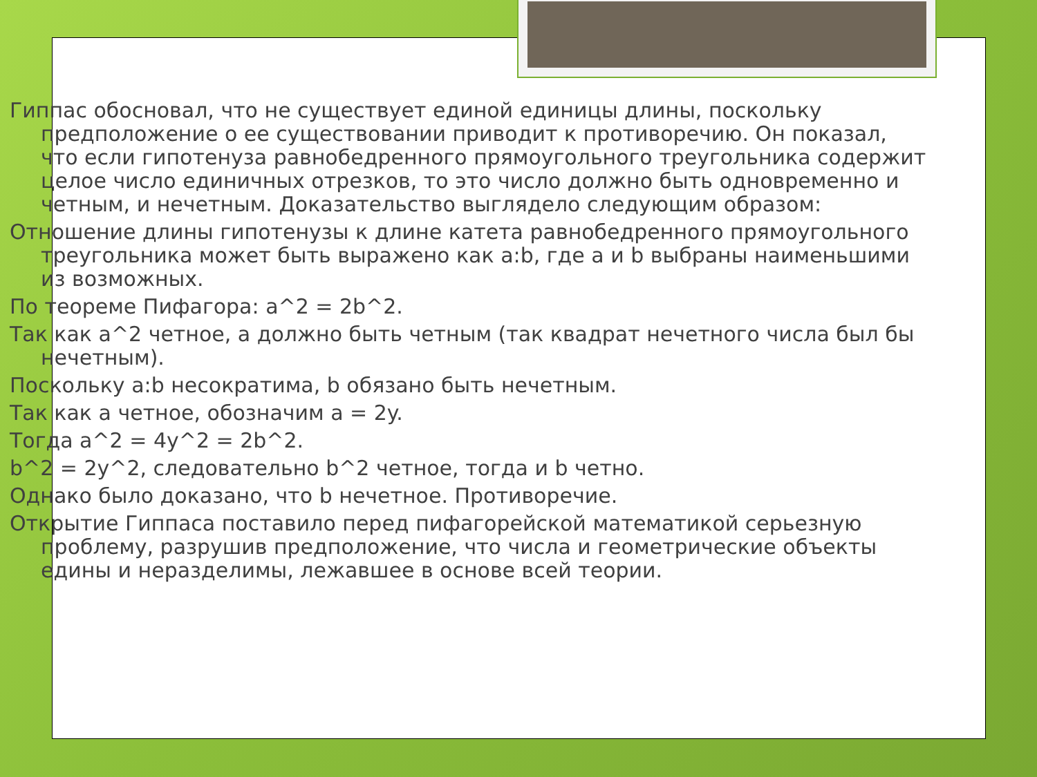Гиппас обосновал, что не существует единой единицы длины, поскольку предположение о ее существовании приводит к противоречию. Он показал, что если гипотенуза равнобедренного прямоугольного треугольника содержит целое число единичных отрезков, то это число должно быть одновременно и четным, и нечетным. Доказательство выглядело следующим образом:
Отношение длины гипотенузы к длине катета равнобедренного прямоугольного треугольника может быть выражено как a:b, где a и b выбраны наименьшими из возможных.
По теореме Пифагора: a^2 = 2b^2.
Так как a^2 четное, a должно быть четным (так квадрат нечетного числа был бы нечетным).
Поскольку a:b несократима, b обязано быть нечетным.
Так как a четное, обозначим a = 2y.
Тогда a^2 = 4y^2 = 2b^2.
b^2 = 2y^2, следовательно b^2 четное, тогда и b четно.
Однако было доказано, что b нечетное. Противоречие.
Открытие Гиппаса поставило перед пифагорейской математикой серьезную проблему, разрушив предположение, что числа и геометрические объекты едины и неразделимы, лежавшее в основе всей теории.